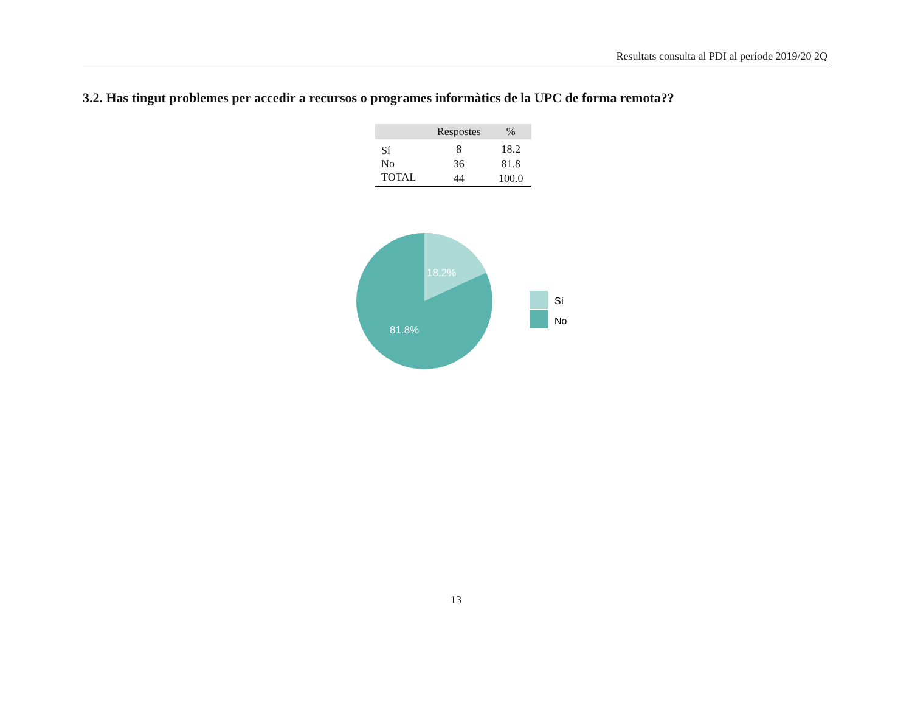Resultats consulta al PDI al període 2019/20 2Q
3.2. Has tingut problemes per accedir a recursos o programes informàtics de la UPC de forma remota??
| | Respostes | % |
| --- | --- | --- |
| Sí | 8 | 18.2 |
| No | 36 | 81.8 |
| TOTAL | 44 | 100.0 |
18.2%
81.8%
Sí
No
13